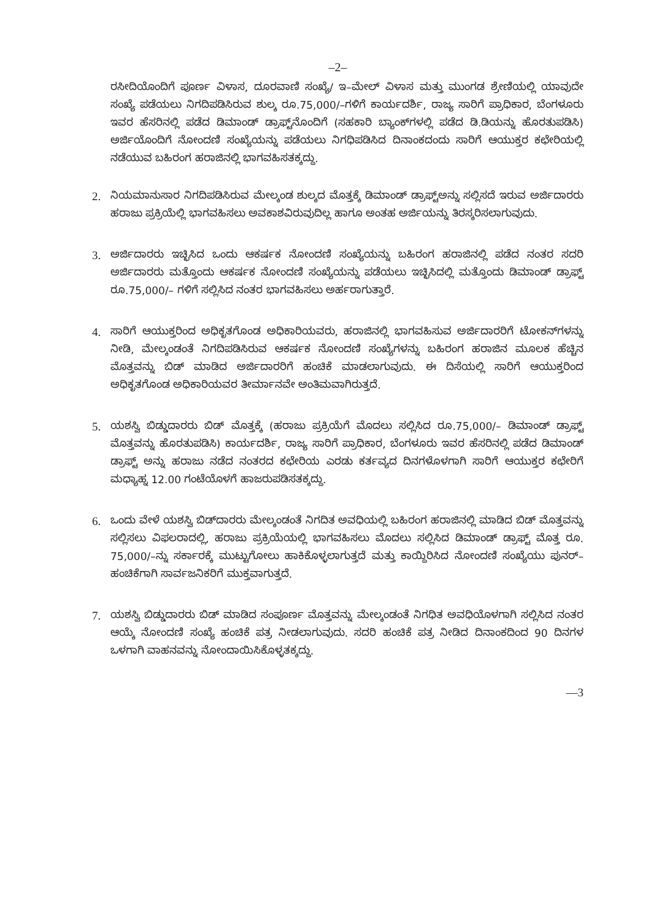–2–
ರಸೀದಿಯೊಂದಿಗೆ ಪೂರ್ಣ ವಿಳಾಸ, ದೂರವಾಣಿ ಸಂಖ್ಯೆ/ ಇ–ಮೇಲ್ ವಿಳಾಸ ಮತ್ತು ಮುಂಗಡ ಶ್ರೇಣಿಯಲ್ಲಿ ಯಾವುದೇ ಸಂಖ್ಯೆ ಪಡೆಯಲು ನಿಗದಿಪಡಿಸಿರುವ ಶುಲ್ಕ ರೂ.75,000/–ಗಳಿಗೆ ಕಾರ್ಯದರ್ಶಿ, ರಾಜ್ಯ ಸಾರಿಗೆ ಪ್ರಾಧಿಕಾರ, ಬೆಂಗಳೂರು ಇವರ ಹೆಸರಿನಲ್ಲಿ ಪಡೆದ ಡಿಮಾಂಡ್ ಡ್ರಾಫ್ಟ್‌ನೊಂದಿಗೆ (ಸಹಕಾರಿ ಬ್ಯಾಂಕ್‌ಗಳಲ್ಲಿ ಪಡೆದ ಡಿ.ಡಿಯನ್ನು ಹೊರತುಪಡಿಸಿ) ಅರ್ಜಿಯೊಂದಿಗೆ ನೋಂದಣಿ ಸಂಖ್ಯೆಯನ್ನು ಪಡೆಯಲು ನಿಗಧಿಪಡಿಸಿದ ದಿನಾಂಕದಂದು ಸಾರಿಗೆ ಆಯುಕ್ತರ ಕಛೇರಿಯಲ್ಲಿ ನಡೆಯುವ ಬಹಿರಂಗ ಹರಾಜಿನಲ್ಲಿ ಭಾಗವಹಿಸತಕ್ಕದ್ದು.
2. ನಿಯಮಾನುಸಾರ ನಿಗದಿಪಡಿಸಿರುವ ಮೇಲ್ಕಂಡ ಶುಲ್ಕದ ಮೊತ್ತಕ್ಕೆ ಡಿಮಾಂಡ್ ಡ್ರಾಫ್ಟ್‌ಅನ್ನು ಸಲ್ಲಿಸದೆ ಇರುವ ಅರ್ಜಿದಾರರು ಹರಾಜು ಪ್ರಕ್ರಿಯೆಲ್ಲಿ ಭಾಗವಹಿಸಲು ಅವಕಾಶವಿರುವುದಿಲ್ಲ ಹಾಗೂ ಅಂತಹ ಅರ್ಜಿಯನ್ನು ತಿರಸ್ಕರಿಸಲಾಗುವುದು.
3. ಅರ್ಜಿದಾರರು ಇಚ್ಛಿಸಿದ ಒಂದು ಆಕರ್ಷಕ ನೋಂದಣಿ ಸಂಖ್ಯೆಯನ್ನು ಬಹಿರಂಗ ಹರಾಜಿನಲ್ಲಿ ಪಡೆದ ನಂತರ ಸದರಿ ಅರ್ಜಿದಾರರು ಮತ್ತೊಂದು ಆಕರ್ಷಕ ನೋಂದಣಿ ಸಂಖ್ಯೆಯನ್ನು ಪಡೆಯಲು ಇಚ್ಛಿಸಿದಲ್ಲಿ ಮತ್ತೊಂದು ಡಿಮಾಂಡ್ ಡ್ರಾಫ್ಟ್ ರೂ.75,000/– ಗಳಿಗೆ ಸಲ್ಲಿಸಿದ ನಂತರ ಭಾಗವಹಿಸಲು ಅರ್ಹರಾಗುತ್ತಾರೆ.
4. ಸಾರಿಗೆ ಆಯುಕ್ತರಿಂದ ಅಧಿಕೃತಗೊಂಡ ಅಧಿಕಾರಿಯವರು, ಹರಾಜಿನಲ್ಲಿ ಭಾಗವಹಿಸುವ ಅರ್ಜಿದಾರರಿಗೆ ಟೋಕನ್‌ಗಳನ್ನು ನೀಡಿ, ಮೇಲ್ಕಂಡಂತೆ ನಿಗದಿಪಡಿಸಿರುವ ಆಕರ್ಷಕ ನೋಂದಣಿ ಸಂಖ್ಯೆಗಳನ್ನು ಬಹಿರಂಗ ಹರಾಜಿನ ಮೂಲಕ ಹೆಚ್ಚಿನ ಮೊತ್ತವನ್ನು ಬಿಡ್ ಮಾಡಿದ ಅರ್ಜಿದಾರರಿಗೆ ಹಂಚಿಕೆ ಮಾಡಲಾಗುವುದು. ಈ ದಿಸೆಯಲ್ಲಿ ಸಾರಿಗೆ ಆಯುಕ್ತರಿಂದ ಅಧಿಕೃತಗೊಂಡ ಅಧಿಕಾರಿಯವರ ತೀರ್ಮಾನವೇ ಅಂತಿಮವಾಗಿರುತ್ತದೆ.
5. ಯಶಸ್ವಿ ಬಿಡ್ಡುದಾರರು ಬಿಡ್ ಮೊತ್ತಕ್ಕೆ (ಹರಾಜು ಪ್ರಕ್ರಿಯೆಗೆ ಮೊದಲು ಸಲ್ಲಿಸಿದ ರೂ.75,000/– ಡಿಮಾಂಡ್ ಡ್ರಾಫ್ಟ್ ಮೊತ್ತವನ್ನು ಹೊರತುಪಡಿಸಿ) ಕಾರ್ಯದರ್ಶಿ, ರಾಜ್ಯ ಸಾರಿಗೆ ಪ್ರಾಧಿಕಾರ, ಬೆಂಗಳೂರು ಇವರ ಹೆಸರಿನಲ್ಲಿ ಪಡೆದ ಡಿಮಾಂಡ್ ಡ್ರಾಫ್ಟ್ ಅನ್ನು ಹರಾಜು ನಡೆದ ನಂತರದ ಕಛೇರಿಯ ಎರಡು ಕರ್ತವ್ಯದ ದಿನಗಳೊಳಗಾಗಿ ಸಾರಿಗೆ ಆಯುಕ್ತರ ಕಛೇರಿಗೆ ಮಧ್ಯಾಹ್ನ 12.00 ಗಂಟೆಯೊಳಗೆ ಹಾಜರುಪಡಿಸತಕ್ಕದ್ದು.
6. ಒಂದು ವೇಳೆ ಯಶಸ್ವಿ ಬಿಡ್‌ದಾರರು ಮೇಲ್ಕಂಡಂತೆ ನಿಗದಿತ ಅವಧಿಯಲ್ಲಿ ಬಹಿರಂಗ ಹರಾಜಿನಲ್ಲಿ ಮಾಡಿದ ಬಿಡ್ ಮೊತ್ತವನ್ನು ಸಲ್ಲಿಸಲು ವಿಫಲರಾದಲ್ಲಿ, ಹರಾಜು ಪ್ರಕ್ರಿಯೆಯಲ್ಲಿ ಭಾಗವಹಿಸಲು ಮೊದಲು ಸಲ್ಲಿಸಿದ ಡಿಮಾಂಡ್ ಡ್ರಾಫ್ಟ್ ಮೊತ್ತ ರೂ. 75,000/–ನ್ನು ಸರ್ಕಾರಕ್ಕೆ ಮುಟ್ಟುಗೋಲು ಹಾಕಿಕೊಳ್ಳಲಾಗುತ್ತದೆ ಮತ್ತು ಕಾಯ್ದಿರಿಸಿದ ನೋಂದಣಿ ಸಂಖ್ಯೆಯು ಪುನರ್– ಹಂಚಿಕೆಗಾಗಿ ಸಾರ್ವಜನಿಕರಿಗೆ ಮುಕ್ತವಾಗುತ್ತದೆ.
7. ಯಶಸ್ವಿ ಬಿಡ್ಡುದಾರರು ಬಿಡ್ ಮಾಡಿದ ಸಂಪೂರ್ಣ ಮೊತ್ತವನ್ನು ಮೇಲ್ಕಂಡಂತೆ ನಿಗಧಿತ ಅವಧಿಯೊಳಗಾಗಿ ಸಲ್ಲಿಸಿದ ನಂತರ ಆಯ್ಕೆ ನೋಂದಣಿ ಸಂಖ್ಯೆ ಹಂಚಿಕೆ ಪತ್ರ ನೀಡಲಾಗುವುದು. ಸದರಿ ಹಂಚಿಕೆ ಪತ್ರ ನೀಡಿದ ದಿನಾಂಕದಿಂದ 90 ದಿನಗಳ ಒಳಗಾಗಿ ವಾಹನವನ್ನು ನೋಂದಾಯಿಸಿಕೊಳ್ಳತಕ್ಕದ್ದು.
––3